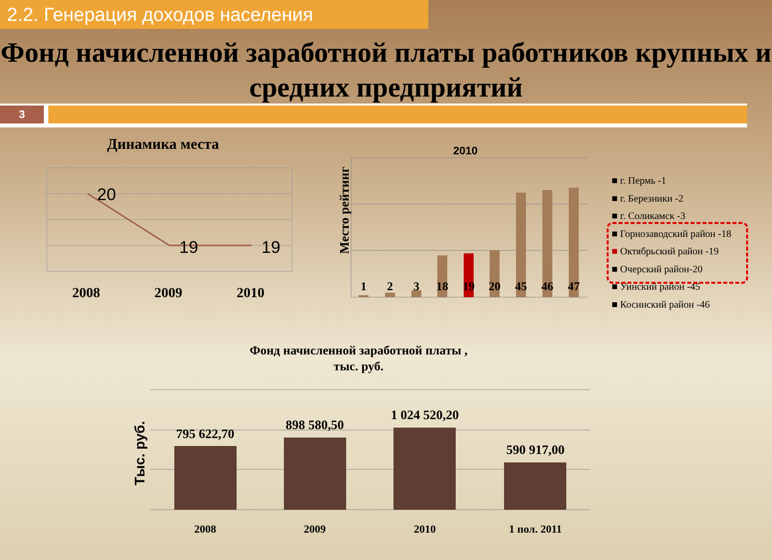2.2. Генерация доходов населения
Фонд начисленной заработной платы работников крупных и средних предприятий
3
Динамика места
20
19
19
2008
2009
2010
2010
Место рейтинг
1
2
3
18
19
20
45
46
47
■ г. Пермь -1
■ г. Березники -2
■ г. Соликамск -3
■ Горнозаводский район -18
■ Октябрьский район -19
■ Очерский район-20
■ Уинский район -45
■ Косинский район -46
Фонд начисленной заработной платы ,
тыс. руб.
Тыс. руб.
795 622,70
898 580,50
1 024 520,20
590 917,00
2008
2009
2010
1 пол. 2011